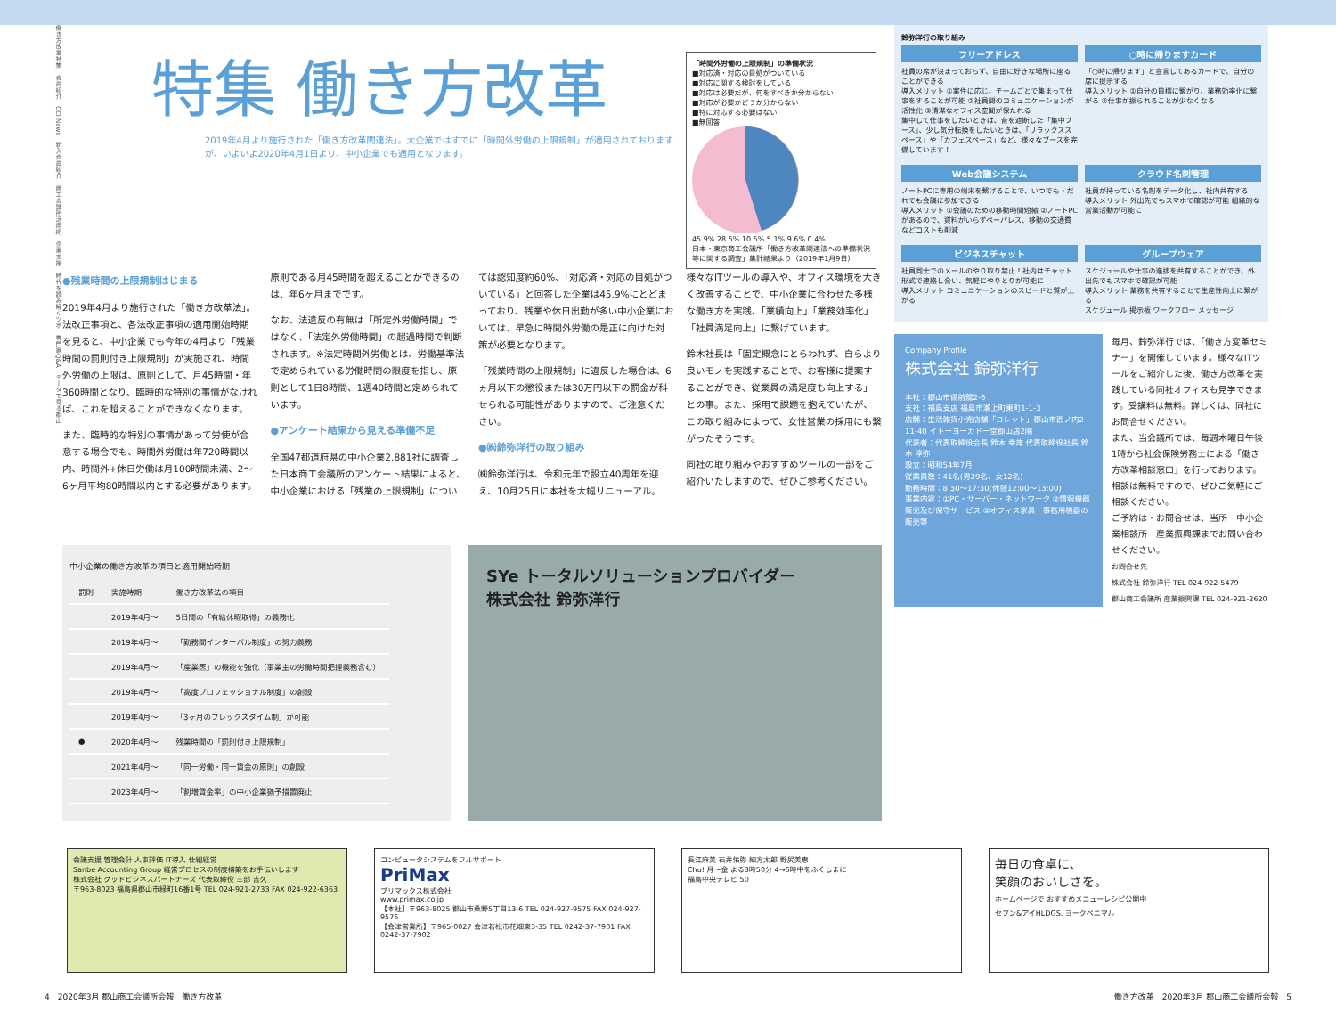働き方改革特集　会員紹介　CCI News　新入会員紹介　商工会議所活用術　企業支援　時代を読み解くツボ　専門家Q&A　データで見る郡山
特集 働き方改革
2019年4月より施行された「働き方改革関連法」。大企業ではすでに「時間外労働の上限規制」が適用されておりますが、いよいよ2020年4月1日より、中小企業でも適用となります。
「時間外労働の上限規制」の準備状況
■対応済・対応の目処がついている
■対応に関する検討をしている
■対応は必要だが、何をすべきか分からない
■対応が必要かどうか分からない
■特に対応する必要はない
■無回答
45.9% 28.5% 10.5% 5.1% 9.6% 0.4%
日本・東京商工会議所「働き方改革関連法への準備状況等に関する調査」集計結果より（2019年1月9日）
●残業時間の上限規制はじまる
2019年4月より施行された「働き方改革法」。法改正事項と、各法改正事項の適用開始時期を見ると、中小企業でも今年の4月より「残業時間の罰則付き上限規制」が実施され、時間外労働の上限は、原則として、月45時間・年360時間となり、臨時的な特別の事情がなければ、これを超えることができなくなります。
また、臨時的な特別の事情があって労使が合意する場合でも、時間外労働は年720時間以内、時間外+休日労働は月100時間未満、2～6ヶ月平均80時間以内とする必要があります。原則である月45時間を超えることができるのは、年6ヶ月までです。
なお、法違反の有無は「所定外労働時間」ではなく、「法定外労働時間」の超過時間で判断されます。※法定時間外労働とは、労働基準法で定められている労働時間の限度を指し、原則として1日8時間、1週40時間と定められています。
●アンケート結果から見える準備不足
全国47都道府県の中小企業2,881社に調査した日本商工会議所のアンケート結果によると、中小企業における「残業の上限規制」については認知度約60%、「対応済・対応の目処がついている」と回答した企業は45.9%にとどまっており、残業や休日出勤が多い中小企業においては、早急に時間外労働の是正に向けた対策が必要となります。
「残業時間の上限規制」に違反した場合は、6ヵ月以下の懲役または30万円以下の罰金が科せられる可能性がありますので、ご注意ください。
●㈱鈴弥洋行の取り組み
㈱鈴弥洋行は、令和元年で設立40周年を迎え、10月25日に本社を大幅リニューアル。様々なITツールの導入や、オフィス環境を大きく改善することで、中小企業に合わせた多様な働き方を実践、「業績向上」「業務効率化」「社員満足向上」に繋げています。
鈴木社長は「固定概念にとらわれず、自らより良いモノを実践することで、お客様に提案することができ、従業員の満足度も向上する」との事。また、採用で課題を抱えていたが、この取り組みによって、女性営業の採用にも繋がったそうです。
同社の取り組みやおすすめツールの一部をご紹介いたしますので、ぜひご参考ください。
中小企業の働き方改革の項目と適用開始時期
| 罰則 | 実施時期 | 働き方改革法の項目 |
| --- | --- | --- |
| | 2019年4月～ | 5日間の「有給休暇取得」の義務化 |
| | 2019年4月～ | 「勤務間インターバル制度」の努力義務 |
| | 2019年4月～ | 「産業医」の機能を強化（事業主の労働時間把握義務含む） |
| | 2019年4月～ | 「高度プロフェッショナル制度」の創設 |
| | 2019年4月～ | 「3ヶ月のフレックスタイム制」が可能 |
| ● | 2020年4月～ | 残業時間の「罰則付き上限規制」 |
| | 2021年4月～ | 「同一労働・同一賃金の原則」の創設 |
| | 2023年4月～ | 「割増賃金率」の中小企業猶予措置廃止 |
SYe トータルソリューションプロバイダー
株式会社 鈴弥洋行
鈴弥洋行の取り組み
フリーアドレス
社員の席が決まっておらず、自由に好きな場所に座ることができる
導入メリット ①案件に応じ、チームごとで集まって仕事をすることが可能 ②社員間のコミュニケーションが活性化 ③清潔なオフィス空間が保たれる
集中して仕事をしたいときは、音を遮断した「集中ブース」、少し気分転換をしたいときは、「リラックススペース」や「カフェスペース」など、様々なブースを完備しています！
○時に帰りますカード
「○時に帰ります」と宣言してあるカードで、自分の席に提示する
導入メリット ①自分の目標に繋がり、業務効率化に繋がる ②仕事が振られることが少なくなる
Web会議システム
ノートPCに専用の端末を繋げることで、いつでも・だれでも会議に参加できる
導入メリット ①会議のための移動時間短縮 ②ノートPCがあるので、資料がいらずペーパレス、移動の交通費などコストも削減
クラウド名刺管理
社員が持っている名刺をデータ化し、社内共有する
導入メリット 外出先でもスマホで確認が可能 組織的な営業活動が可能に
ビジネスチャット
社員同士でのメールのやり取り禁止！社内はチャット形式で連絡し合い、気軽にやりとりが可能に
導入メリット コミュニケーションのスピードと質が上がる
グループウェア
スケジュールや仕事の進捗を共有することができ、外出先でもスマホで確認が可能
導入メリット 業務を共有することで生産性向上に繋がる
スケジュール 掲示板 ワークフロー メッセージ
Company Profile
株式会社 鈴弥洋行
本社：郡山市備前舘2-6
支社：福島支店 福島市瀬上町東町1-1-3
店舗：生活雑貨小売店舗「コレット」郡山市西ノ内2-11-40 イトーヨーカドー堂郡山店2階
代表者：代表取締役会長 鈴木 幸雄 代表取締役社長 鈴木 淳弥
設立：昭和54年7月
従業員数：41名(男29名、女12名)
勤務時間：8:30～17:30(休憩12:00～13:00)
事業内容：①PC・サーバー・ネットワーク ②情報機器販売及び保守サービス ③オフィス家具・事務用機器の販売等
毎月、鈴弥洋行では、「働き方変革セミナー」を開催しています。様々なITツールをご紹介した後、働き方改革を実践している同社オフィスも見学できます。受講料は無料。詳しくは、同社にお問合せください。
また、当会議所では、毎週木曜日午後1時から社会保険労務士による「働き方改革相談窓口」を行っております。相談は無料ですので、ぜひご気軽にご相談ください。
ご予約は・お問合せは、当所　中小企業相談所　産業振興課までお問い合わせください。
お問合せ先
株式会社 鈴弥洋行 TEL 024-922-5479
郡山商工会議所 産業振興課 TEL 024-921-2620
会議支援 管理会計 人事評価 IT導入 仕組経営
Sanbe Accounting Group 経営プロセスの制度構築をお手伝いします
株式会社 グッドビジネスパートナーズ 代表取締役 三部 吉久
〒963-8023 福島県郡山市緑町16番1号 TEL 024-921-2733 FAX 024-922-6363
コンピュータシステムをフルサポート
PriMax
プリマックス株式会社
www.primax.co.jp
【本社】〒963-8025 郡山市桑野5丁目13-6 TEL 024-927-9575 FAX 024-927-9576
【会津営業所】〒965-0027 会津若松市花畑東3-35 TEL 0242-37-7901 FAX 0242-37-7902
長江麻美 石井佑弥 細方太郎 野尻美恵
Chu! 月～金 よる3時50分 4→6時中をふくしまに
福島中央テレビ 50
毎日の食卓に、
笑顔のおいしさを。
ホームページで おすすめメニューレシピ公開中
セブン&アイHLDGS. ヨークベニマル
4　2020年3月 郡山商工会議所会報　働き方改革 働き方改革　2020年3月 郡山商工会議所会報　5